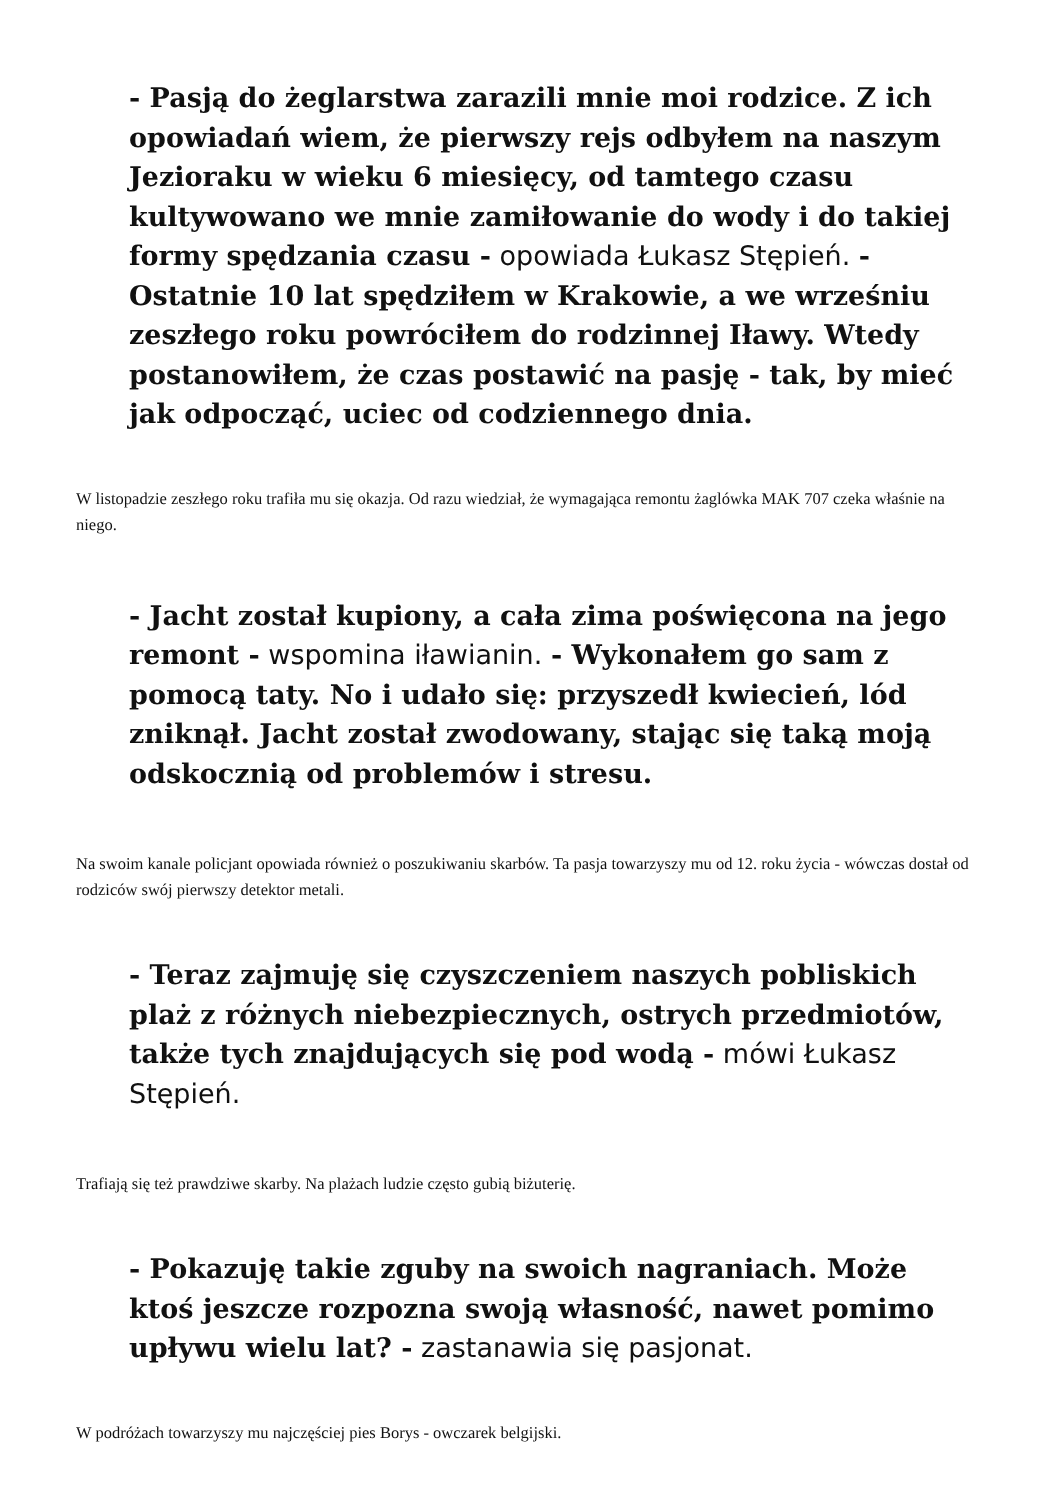- Pasją do żeglarstwa zarazili mnie moi rodzice. Z ich opowiadań wiem, że pierwszy rejs odbyłem na naszym Jezioraku w wieku 6 miesięcy, od tamtego czasu kultywowano we mnie zamiłowanie do wody i do takiej formy spędzania czasu - opowiada Łukasz Stępień. - Ostatnie 10 lat spędziłem w Krakowie, a we wrześniu zeszłego roku powróciłem do rodzinnej Iławy. Wtedy postanowiłem, że czas postawić na pasję - tak, by mieć jak odpocząć, uciec od codziennego dnia.
W listopadzie zeszłego roku trafiła mu się okazja. Od razu wiedział, że wymagająca remontu żaglówka MAK 707 czeka właśnie na niego.
- Jacht został kupiony, a cała zima poświęcona na jego remont - wspomina iławianin. - Wykonałem go sam z pomocą taty. No i udało się: przyszedł kwiecień, lód zniknął. Jacht został zwodowany, stając się taką moją odskocznią od problemów i stresu.
Na swoim kanale policjant opowiada również o poszukiwaniu skarbów. Ta pasja towarzyszy mu od 12. roku życia - wówczas dostał od rodziców swój pierwszy detektor metali.
- Teraz zajmuję się czyszczeniem naszych pobliskich plaż z różnych niebezpiecznych, ostrych przedmiotów, także tych znajdujących się pod wodą - mówi Łukasz Stępień.
Trafiają się też prawdziwe skarby. Na plażach ludzie często gubią biżuterię.
- Pokazuję takie zguby na swoich nagraniach. Może ktoś jeszcze rozpozna swoją własność, nawet pomimo upływu wielu lat? - zastanawia się pasjonat.
W podróżach towarzyszy mu najczęściej pies Borys - owczarek belgijski.